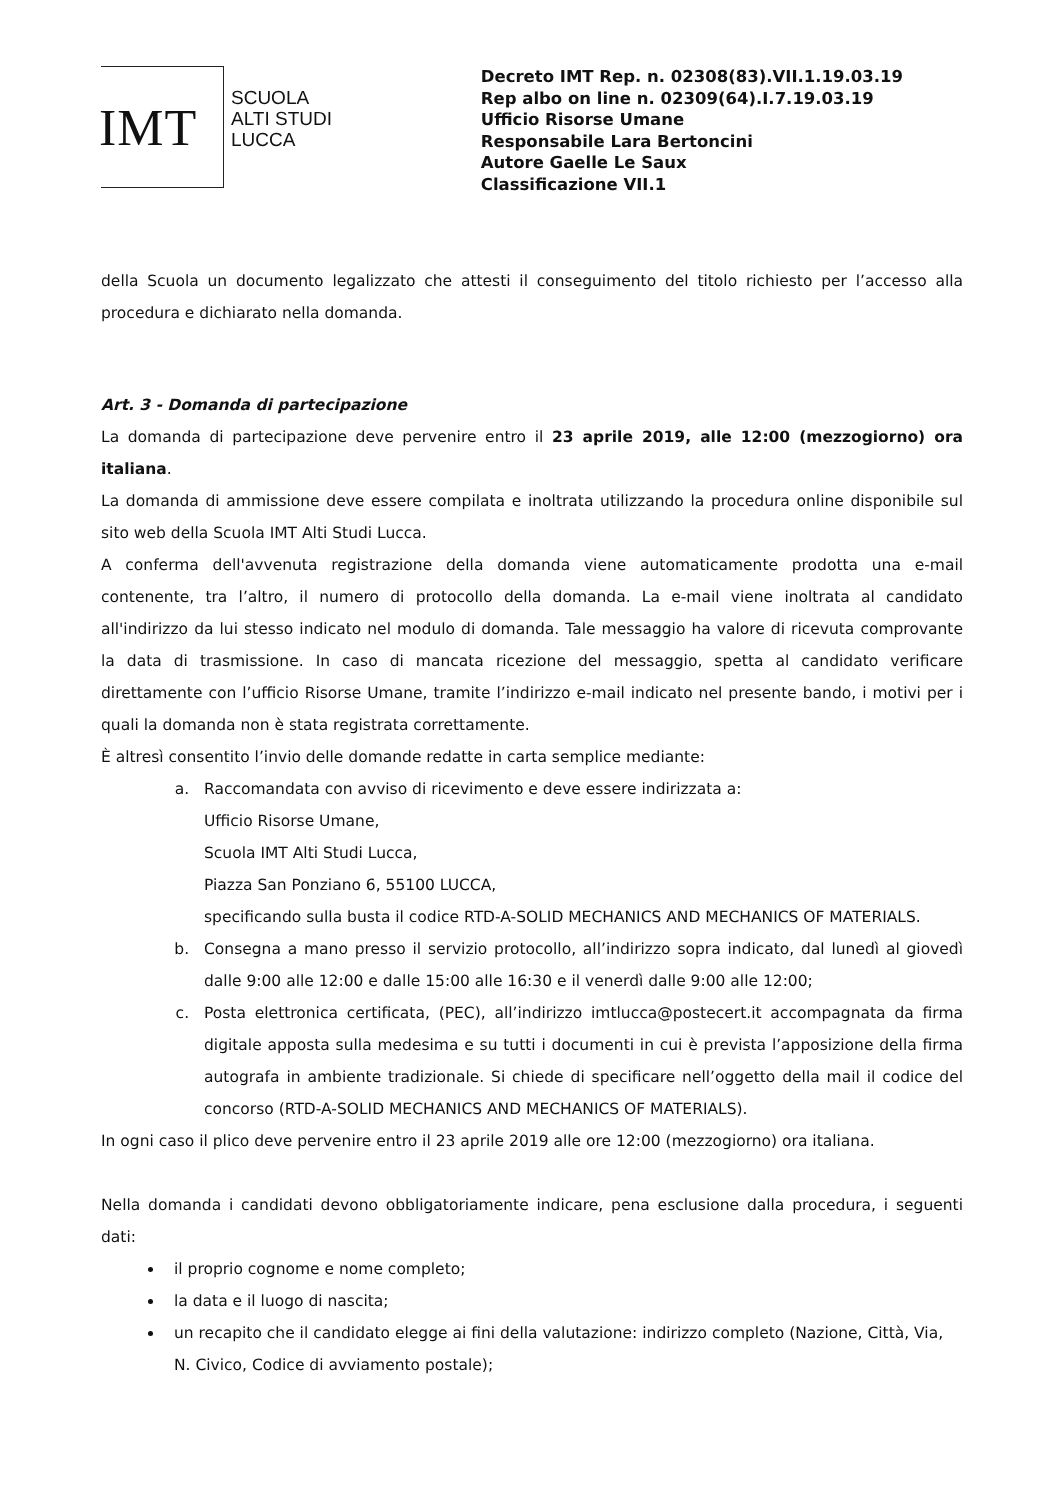IMT
SCUOLA
ALTI STUDI
LUCCA
Decreto IMT Rep. n. 02308(83).VII.1.19.03.19
Rep albo on line n. 02309(64).I.7.19.03.19
Ufficio Risorse Umane
Responsabile Lara Bertoncini
Autore Gaelle Le Saux
Classificazione VII.1
della Scuola un documento legalizzato che attesti il conseguimento del titolo richiesto per l’accesso alla procedura e dichiarato nella domanda.
Art. 3 - Domanda di partecipazione
La domanda di partecipazione deve pervenire entro il 23 aprile 2019, alle 12:00 (mezzogiorno) ora italiana.
La domanda di ammissione deve essere compilata e inoltrata utilizzando la procedura online disponibile sul sito web della Scuola IMT Alti Studi Lucca.
A conferma dell'avvenuta registrazione della domanda viene automaticamente prodotta una e-mail contenente, tra l’altro, il numero di protocollo della domanda. La e-mail viene inoltrata al candidato all'indirizzo da lui stesso indicato nel modulo di domanda. Tale messaggio ha valore di ricevuta comprovante la data di trasmissione. In caso di mancata ricezione del messaggio, spetta al candidato verificare direttamente con l’ufficio Risorse Umane, tramite l’indirizzo e-mail indicato nel presente bando, i motivi per i quali la domanda non è stata registrata correttamente.
È altresì consentito l’invio delle domande redatte in carta semplice mediante:
a. Raccomandata con avviso di ricevimento e deve essere indirizzata a:
Ufficio Risorse Umane,
Scuola IMT Alti Studi Lucca,
Piazza San Ponziano 6, 55100 LUCCA,
specificando sulla busta il codice RTD-A-SOLID MECHANICS AND MECHANICS OF MATERIALS.
b. Consegna a mano presso il servizio protocollo, all’indirizzo sopra indicato, dal lunedì al giovedì dalle 9:00 alle 12:00 e dalle 15:00 alle 16:30 e il venerdì dalle 9:00 alle 12:00;
c. Posta elettronica certificata, (PEC), all’indirizzo imtlucca@postecert.it accompagnata da firma digitale apposta sulla medesima e su tutti i documenti in cui è prevista l’apposizione della firma autografa in ambiente tradizionale. Si chiede di specificare nell’oggetto della mail il codice del concorso (RTD-A-SOLID MECHANICS AND MECHANICS OF MATERIALS).
In ogni caso il plico deve pervenire entro il 23 aprile 2019 alle ore 12:00 (mezzogiorno) ora italiana.
Nella domanda i candidati devono obbligatoriamente indicare, pena esclusione dalla procedura, i seguenti dati:
il proprio cognome e nome completo;
la data e il luogo di nascita;
un recapito che il candidato elegge ai fini della valutazione: indirizzo completo (Nazione, Città, Via, N. Civico, Codice di avviamento postale);